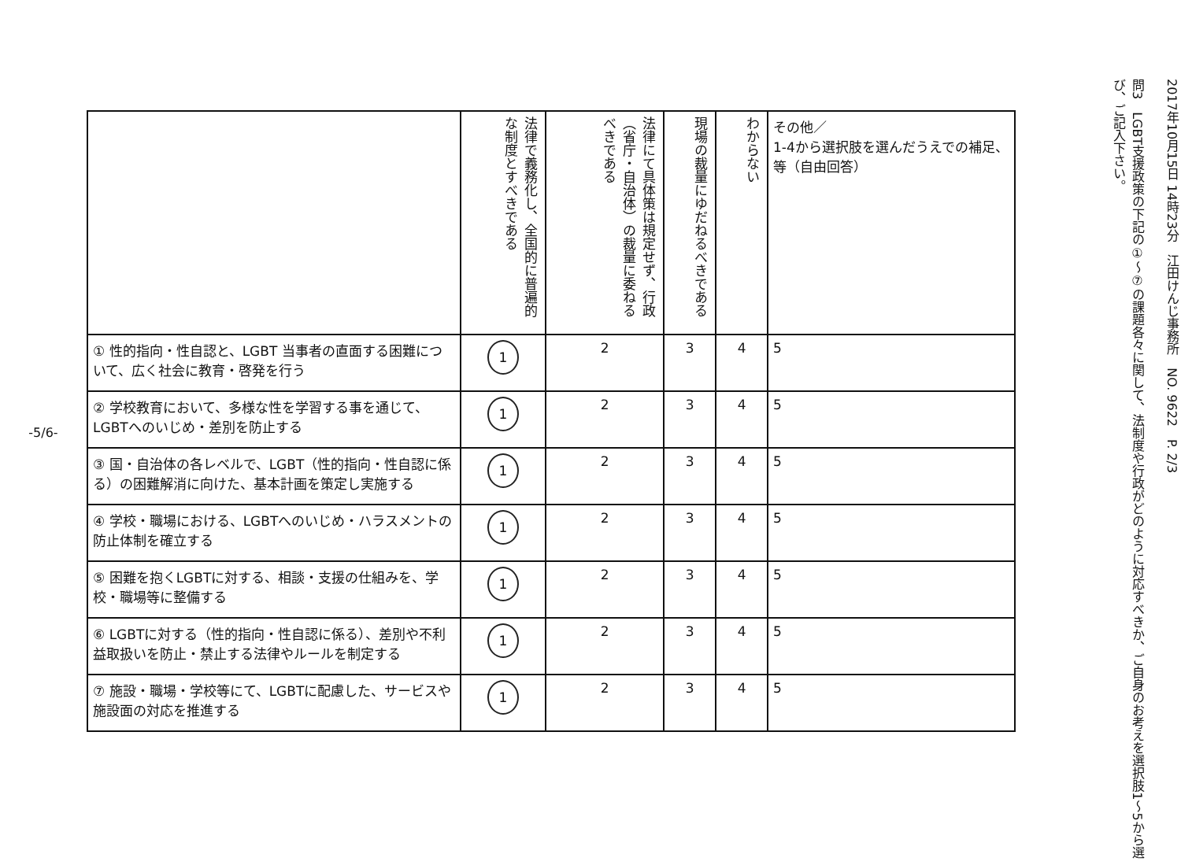-5/6-
| | 法律で義務化し、全国的に普遍的な制度とすべきである | 法律にて具体策は規定せず、行政（省庁・自治体）の裁量に委ねるべきである | 現場の裁量にゆだねるべきである | わからない | その他／ 1-4から選択肢を選んだうえでの補足、等（自由回答） |
| --- | --- | --- | --- | --- | --- |
| ① 性的指向・性自認と、LGBT 当事者の直面する困難について、広く社会に教育・啓発を行う | 1 | 2 | 3 | 4 | 5 |
| ② 学校教育において、多様な性を学習する事を通じて、LGBTへのいじめ・差別を防止する | 1 | 2 | 3 | 4 | 5 |
| ③ 国・自治体の各レベルで、LGBT（性的指向・性自認に係る）の困難解消に向けた、基本計画を策定し実施する | 1 | 2 | 3 | 4 | 5 |
| ④ 学校・職場における、LGBTへのいじめ・ハラスメントの防止体制を確立する | 1 | 2 | 3 | 4 | 5 |
| ⑤ 困難を抱くLGBTに対する、相談・支援の仕組みを、学校・職場等に整備する | 1 | 2 | 3 | 4 | 5 |
| ⑥ LGBTに対する（性的指向・性自認に係る）、差別や不利益取扱いを防止・禁止する法律やルールを制定する | 1 | 2 | 3 | 4 | 5 |
| ⑦ 施設・職場・学校等にて、LGBTに配慮した、サービスや施設面の対応を推進する | 1 | 2 | 3 | 4 | 5 |
2017年10月15日 14時23分　江田けんじ事務所　NO. 9622　P. 2/3
問3　LGBT支援政策の下記の①～⑦の課題各々に関して、法制度や行政がどのように対応すべきか、ご自身のお考えを選択肢1～5から選び、ご記入下さい。